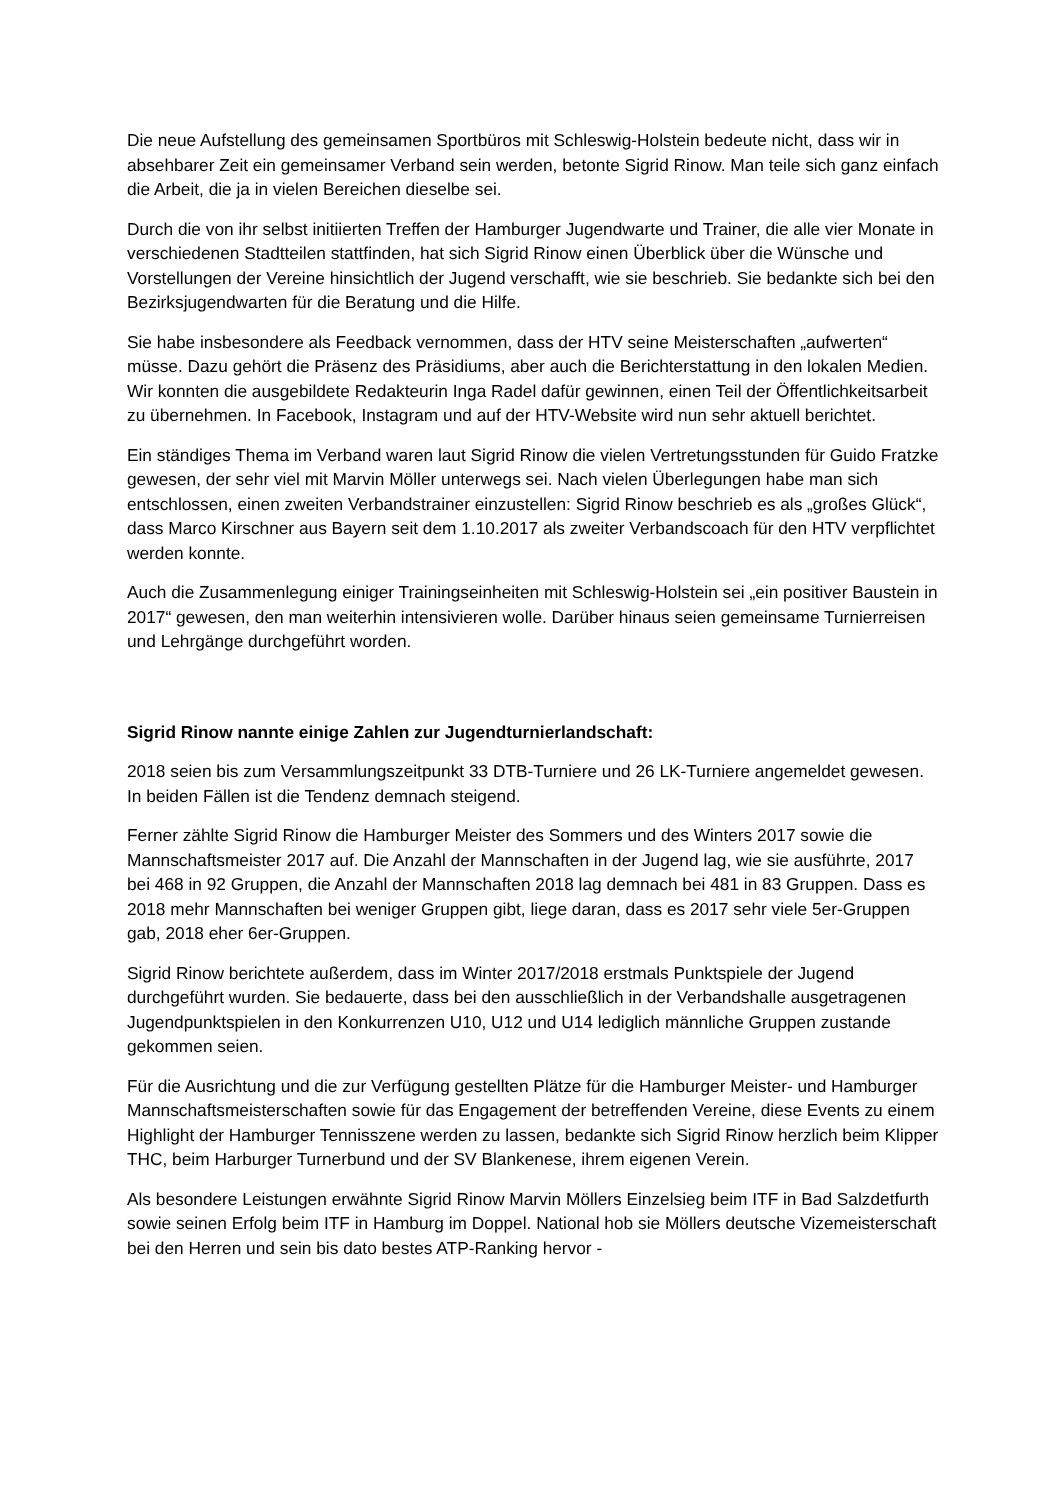Die neue Aufstellung des gemeinsamen Sportbüros mit Schleswig-Holstein bedeute nicht, dass wir in absehbarer Zeit ein gemeinsamer Verband sein werden, betonte Sigrid Rinow. Man teile sich ganz einfach die Arbeit, die ja in vielen Bereichen dieselbe sei.
Durch die von ihr selbst initiierten Treffen der Hamburger Jugendwarte und Trainer, die alle vier Monate in verschiedenen Stadtteilen stattfinden, hat sich Sigrid Rinow einen Überblick über die Wünsche und Vorstellungen der Vereine hinsichtlich der Jugend verschafft, wie sie beschrieb. Sie bedankte sich bei den Bezirksjugendwarten für die Beratung und die Hilfe.
Sie habe insbesondere als Feedback vernommen, dass der HTV seine Meisterschaften „aufwerten“ müsse. Dazu gehört die Präsenz des Präsidiums, aber auch die Berichterstattung in den lokalen Medien. Wir konnten die ausgebildete Redakteurin Inga Radel dafür gewinnen, einen Teil der Öffentlichkeitsarbeit zu übernehmen. In Facebook, Instagram und auf der HTV-Website wird nun sehr aktuell berichtet.
Ein ständiges Thema im Verband waren laut Sigrid Rinow die vielen Vertretungsstunden für Guido Fratzke gewesen, der sehr viel mit Marvin Möller unterwegs sei. Nach vielen Überlegungen habe man sich entschlossen, einen zweiten Verbandstrainer einzustellen: Sigrid Rinow beschrieb es als „großes Glück“, dass Marco Kirschner aus Bayern seit dem 1.10.2017 als zweiter Verbandscoach für den HTV verpflichtet werden konnte.
Auch die Zusammenlegung einiger Trainingseinheiten mit Schleswig-Holstein sei „ein positiver Baustein in 2017“ gewesen, den man weiterhin intensivieren wolle. Darüber hinaus seien gemeinsame Turnierreisen und Lehrgänge durchgeführt worden.
Sigrid Rinow nannte einige Zahlen zur Jugendturnierlandschaft:
2018 seien bis zum Versammlungszeitpunkt 33 DTB-Turniere und 26 LK-Turniere angemeldet gewesen. In beiden Fällen ist die Tendenz demnach steigend.
Ferner zählte Sigrid Rinow die Hamburger Meister des Sommers und des Winters 2017 sowie die Mannschaftsmeister 2017 auf. Die Anzahl der Mannschaften in der Jugend lag, wie sie ausführte, 2017 bei 468 in 92 Gruppen, die Anzahl der Mannschaften 2018 lag demnach bei 481 in 83 Gruppen. Dass es 2018 mehr Mannschaften bei weniger Gruppen gibt, liege daran, dass es 2017 sehr viele 5er-Gruppen gab, 2018 eher 6er-Gruppen.
Sigrid Rinow berichtete außerdem, dass im Winter 2017/2018 erstmals Punktspiele der Jugend durchgeführt wurden. Sie bedauerte, dass bei den ausschließlich in der Verbandshalle ausgetragenen Jugendpunktspielen in den Konkurrenzen U10, U12 und U14 lediglich männliche Gruppen zustande gekommen seien.
Für die Ausrichtung und die zur Verfügung gestellten Plätze für die Hamburger Meister- und Hamburger Mannschaftsmeisterschaften sowie für das Engagement der betreffenden Vereine, diese Events zu einem Highlight der Hamburger Tennisszene werden zu lassen, bedankte sich Sigrid Rinow herzlich beim Klipper THC, beim Harburger Turnerbund und der SV Blankenese, ihrem eigenen Verein.
Als besondere Leistungen erwähnte Sigrid Rinow Marvin Möllers Einzelsieg beim ITF in Bad Salzdetfurth sowie seinen Erfolg beim ITF in Hamburg im Doppel. National hob sie Möllers deutsche Vizemeisterschaft bei den Herren und sein bis dato bestes ATP-Ranking hervor -